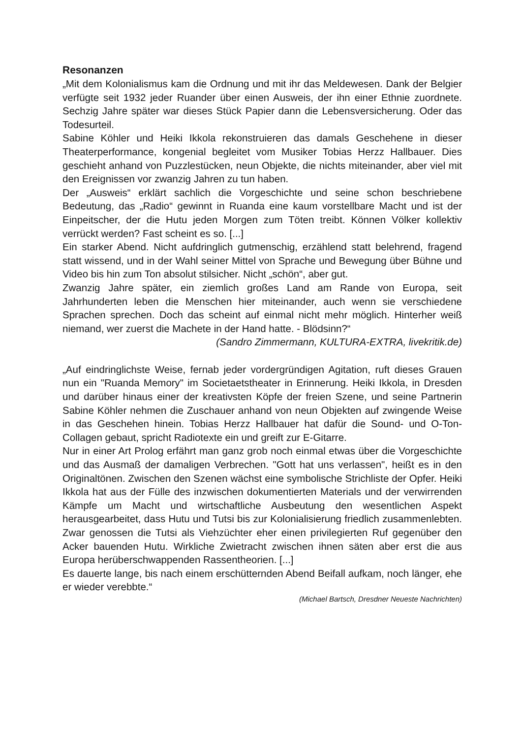Resonanzen
„Mit dem Kolonialismus kam die Ordnung und mit ihr das Meldewesen. Dank der Belgier verfügte seit 1932 jeder Ruander über einen Ausweis, der ihn einer Ethnie zuordnete. Sechzig Jahre später war dieses Stück Papier dann die Lebensversicherung. Oder das Todesurteil.
Sabine Köhler und Heiki Ikkola rekonstruieren das damals Geschehene in dieser Theaterperformance, kongenial begleitet vom Musiker Tobias Herzz Hallbauer. Dies geschieht anhand von Puzzlestücken, neun Objekte, die nichts miteinander, aber viel mit den Ereignissen vor zwanzig Jahren zu tun haben.
Der „Ausweis“ erklärt sachlich die Vorgeschichte und seine schon beschriebene Bedeutung, das „Radio“ gewinnt in Ruanda eine kaum vorstellbare Macht und ist der Einpeitscher, der die Hutu jeden Morgen zum Töten treibt. Können Völker kollektiv verrückt werden? Fast scheint es so. [...]
Ein starker Abend. Nicht aufdringlich gutmenschig, erzählend statt belehrend, fragend statt wissend, und in der Wahl seiner Mittel von Sprache und Bewegung über Bühne und Video bis hin zum Ton absolut stilsicher. Nicht „schön“, aber gut.
Zwanzig Jahre später, ein ziemlich großes Land am Rande von Europa, seit Jahrhunderten leben die Menschen hier miteinander, auch wenn sie verschiedene Sprachen sprechen. Doch das scheint auf einmal nicht mehr möglich. Hinterher weiß niemand, wer zuerst die Machete in der Hand hatte. - Blödsinn?“
(Sandro Zimmermann, KULTURA-EXTRA, livekritik.de)
„Auf eindringlichste Weise, fernab jeder vordergründigen Agitation, ruft dieses Grauen nun ein "Ruanda Memory" im Societaetstheater in Erinnerung. Heiki Ikkola, in Dresden und darüber hinaus einer der kreativsten Köpfe der freien Szene, und seine Partnerin Sabine Köhler nehmen die Zuschauer anhand von neun Objekten auf zwingende Weise in das Geschehen hinein. Tobias Herzz Hallbauer hat dafür die Sound- und O-Ton-Collagen gebaut, spricht Radiotexte ein und greift zur E-Gitarre.
Nur in einer Art Prolog erfährt man ganz grob noch einmal etwas über die Vorgeschichte und das Ausmaß der damaligen Verbrechen. "Gott hat uns verlassen", heißt es in den Originaltönen. Zwischen den Szenen wächst eine symbolische Strichliste der Opfer. Heiki Ikkola hat aus der Fülle des inzwischen dokumentierten Materials und der verwirrenden Kämpfe um Macht und wirtschaftliche Ausbeutung den wesentlichen Aspekt herausgearbeitet, dass Hutu und Tutsi bis zur Kolonialisierung friedlich zusammenlebten. Zwar genossen die Tutsi als Viehzüchter eher einen privilegierten Ruf gegenüber den Acker bauenden Hutu. Wirkliche Zwietracht zwischen ihnen säten aber erst die aus Europa herüberschwappenden Rassentheorien. [...]
Es dauerte lange, bis nach einem erschütternden Abend Beifall aufkam, noch länger, ehe er wieder verebbte.“
(Michael Bartsch, Dresdner Neueste Nachrichten)